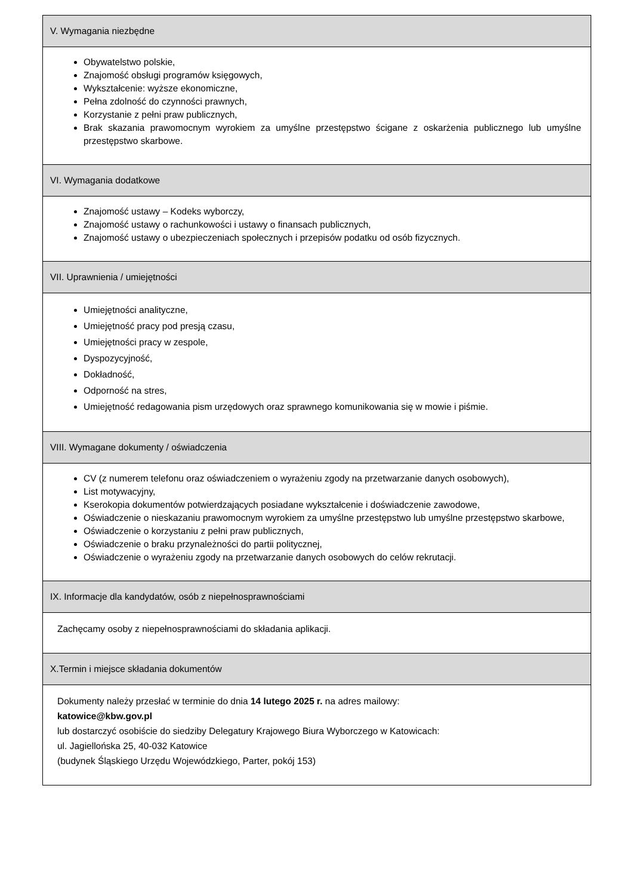| V. Wymagania niezbędne |
| --- |
| Obywatelstwo polskie, Znajomość obsługi programów księgowych, Wykształcenie: wyższe ekonomiczne, Pełna zdolność do czynności prawnych, Korzystanie z pełni praw publicznych, Brak skazania prawomocnym wyrokiem za umyślne przestępstwo ścigane z oskarżenia publicznego lub umyślne przestępstwo skarbowe. |
| VI. Wymagania dodatkowe |
| Znajomość ustawy – Kodeks wyborczy, Znajomość ustawy o rachunkowości i ustawy o finansach publicznych, Znajomość ustawy o ubezpieczeniach społecznych i przepisów podatku od osób fizycznych. |
| VII. Uprawnienia / umiejętności |
| Umiejętności analityczne, Umiejętność pracy pod presją czasu, Umiejętności pracy w zespole, Dyspozycyjność, Dokładność, Odporność na stres, Umiejętność redagowania pism urzędowych oraz sprawnego komunikowania się w mowie i piśmie. |
| VIII. Wymagane dokumenty / oświadczenia |
| CV (z numerem telefonu oraz oświadczeniem o wyrażeniu zgody na przetwarzanie danych osobowych), List motywacyjny, Kserokopia dokumentów potwierdzających posiadane wykształcenie i doświadczenie zawodowe, Oświadczenie o nieskazaniu prawomocnym wyrokiem za umyślne przestępstwo lub umyślne przestępstwo skarbowe, Oświadczenie o korzystaniu z pełni praw publicznych, Oświadczenie o braku przynależności do partii politycznej, Oświadczenie o wyrażeniu zgody na przetwarzanie danych osobowych do celów rekrutacji. |
| IX. Informacje dla kandydatów, osób z niepełnosprawnościami |
| Zachęcamy osoby z niepełnosprawnościami do składania aplikacji. |
| X.Termin i miejsce składania dokumentów |
| Dokumenty należy przesłać w terminie do dnia 14 lutego 2025 r. na adres mailowy: katowice@kbw.gov.pl lub dostarczyć osobiście do siedziby Delegatury Krajowego Biura Wyborczego w Katowicach: ul. Jagiellońska 25, 40-032 Katowice (budynek Śląskiego Urzędu Wojewódzkiego, Parter, pokój 153) |